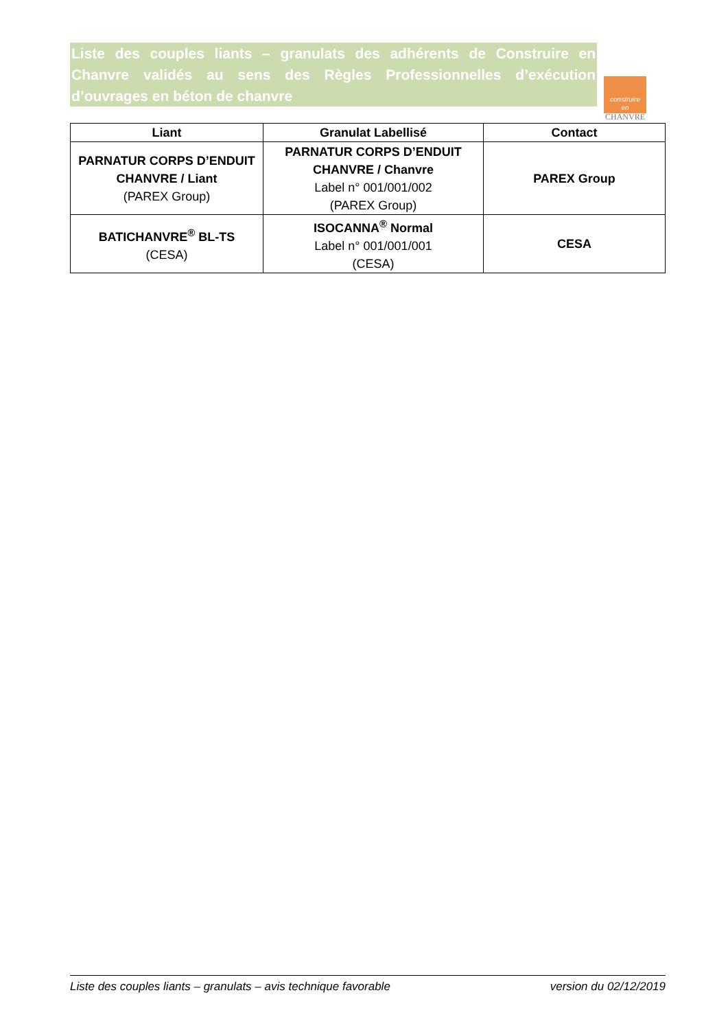Liste des couples liants – granulats des adhérents de Construire en Chanvre validés au sens des Règles Professionnelles d’exécution d’ouvrages en béton de chanvre
construire
en
CHANVRE
| Liant | Granulat Labellisé | Contact |
| --- | --- | --- |
| PARNATUR CORPS D’ENDUIT CHANVRE / Liant (PAREX Group) | PARNATUR CORPS D’ENDUIT CHANVRE / Chanvre Label n° 001/001/002 (PAREX Group) | PAREX Group |
| BATICHANVRE<sup>®</sup> BL-TS (CESA) | ISOCANNA<sup>®</sup> Normal Label n° 001/001/001 (CESA) | CESA |
Liste des couples liants – granulats – avis technique favorable version du 02/12/2019